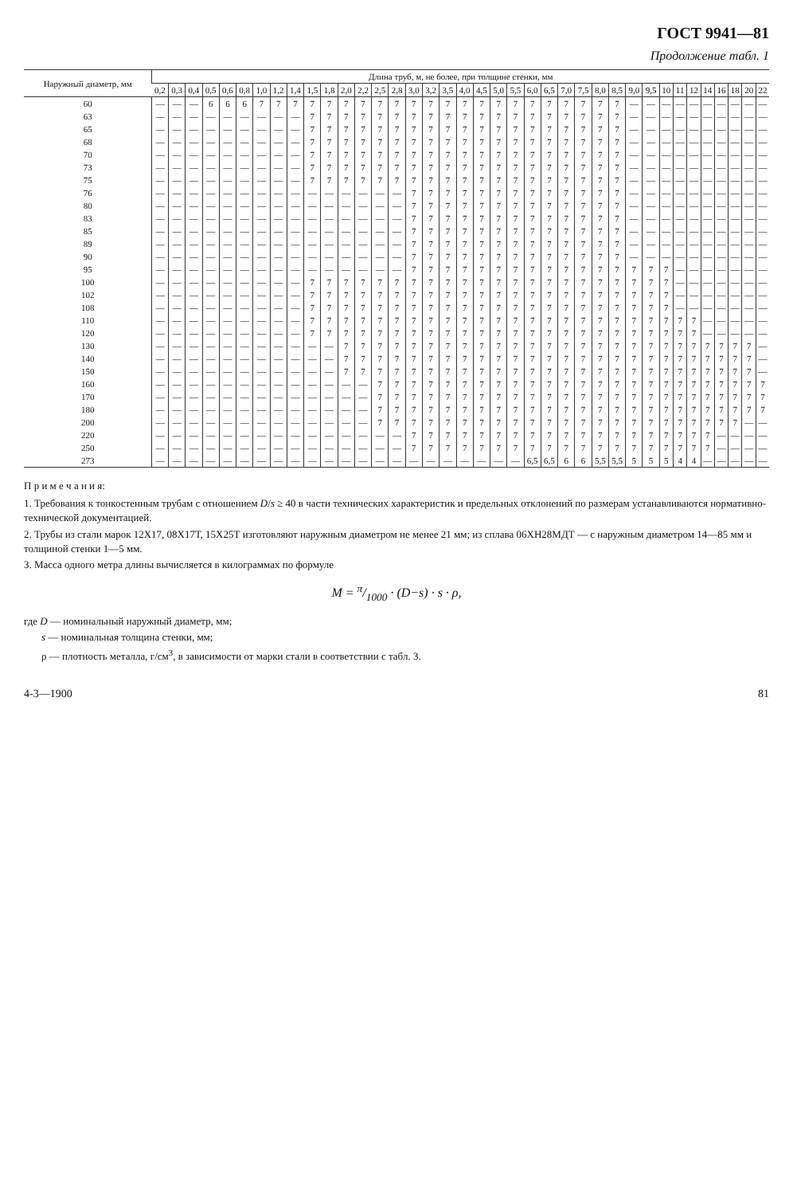ГОСТ 9941—81
Продолжение табл. 1
| Наружный диаметр, мм | Длина труб, м, не более, при толщине стенки, мм | | | | | | | | | | | | | | | | | | | | | | | | | | | | | | | | | | | | | |
| --- | --- | --- | --- | --- | --- | --- | --- | --- | --- | --- | --- | --- | --- | --- | --- | --- | --- | --- | --- | --- | --- | --- | --- | --- | --- | --- | --- | --- | --- | --- | --- | --- | --- | --- | --- | --- | --- | --- |
| | 0,2 | 0,3 | 0,4 | 0,5 | 0,6 | 0,8 | 1,0 | 1,2 | 1,4 | 1,5 | 1,8 | 2,0 | 2,2 | 2,5 | 2,8 | 3,0 | 3,2 | 3,5 | 4,0 | 4,5 | 5,0 | 5,5 | 6,0 | 6,5 | 7,0 | 7,5 | 8,0 | 8,5 | 9,0 | 9,5 | 10 | 11 | 12 | 14 | 16 | 18 | 20 | 22 |
| 60 | — | — | — | 6 | 6 | 6 | 7 | 7 | 7 | 7 | 7 | 7 | 7 | 7 | 7 | 7 | 7 | 7 | 7 | 7 | 7 | 7 | 7 | 7 | 7 | 7 | 7 | 7 | — | — | — | — | — | — | — | — | — | — |
| 63 | — | — | — | — | — | — | — | — | — | 7 | 7 | 7 | 7 | 7 | 7 | 7 | 7 | 7 | 7 | 7 | 7 | 7 | 7 | 7 | 7 | 7 | 7 | 7 | — | — | — | — | — | — | — | — | — | — |
| 65 | — | — | — | — | — | — | — | — | — | 7 | 7 | 7 | 7 | 7 | 7 | 7 | 7 | 7 | 7 | 7 | 7 | 7 | 7 | 7 | 7 | 7 | 7 | 7 | — | — | — | — | — | — | — | — | — | — |
| 68 | — | — | — | — | — | — | — | — | — | 7 | 7 | 7 | 7 | 7 | 7 | 7 | 7 | 7 | 7 | 7 | 7 | 7 | 7 | 7 | 7 | 7 | 7 | 7 | — | — | — | — | — | — | — | — | — | — |
| 70 | — | — | — | — | — | — | — | — | — | 7 | 7 | 7 | 7 | 7 | 7 | 7 | 7 | 7 | 7 | 7 | 7 | 7 | 7 | 7 | 7 | 7 | 7 | 7 | — | — | — | — | — | — | — | — | — | — |
| 73 | — | — | — | — | — | — | — | — | — | 7 | 7 | 7 | 7 | 7 | 7 | 7 | 7 | 7 | 7 | 7 | 7 | 7 | 7 | 7 | 7 | 7 | 7 | 7 | — | — | — | — | — | — | — | — | — | — |
| 75 | — | — | — | — | — | — | — | — | — | 7 | 7 | 7 | 7 | 7 | 7 | 7 | 7 | 7 | 7 | 7 | 7 | 7 | 7 | 7 | 7 | 7 | 7 | 7 | — | — | — | — | — | — | — | — | — | — |
| 76 | — | — | — | — | — | — | — | — | — | — | — | — | — | — | — | 7 | 7 | 7 | 7 | 7 | 7 | 7 | 7 | 7 | 7 | 7 | 7 | 7 | — | — | — | — | — | — | — | — | — | — |
| 80 | — | — | — | — | — | — | — | — | — | — | — | — | — | — | — | 7 | 7 | 7 | 7 | 7 | 7 | 7 | 7 | 7 | 7 | 7 | 7 | 7 | — | — | — | — | — | — | — | — | — | — |
| 83 | — | — | — | — | — | — | — | — | — | — | — | — | — | — | — | 7 | 7 | 7 | 7 | 7 | 7 | 7 | 7 | 7 | 7 | 7 | 7 | 7 | — | — | — | — | — | — | — | — | — | — |
| 85 | — | — | — | — | — | — | — | — | — | — | — | — | — | — | — | 7 | 7 | 7 | 7 | 7 | 7 | 7 | 7 | 7 | 7 | 7 | 7 | 7 | — | — | — | — | — | — | — | — | — | — |
| 89 | — | — | — | — | — | — | — | — | — | — | — | — | — | — | — | 7 | 7 | 7 | 7 | 7 | 7 | 7 | 7 | 7 | 7 | 7 | 7 | 7 | — | — | — | — | — | — | — | — | — | — |
| 90 | — | — | — | — | — | — | — | — | — | — | — | — | — | — | — | 7 | 7 | 7 | 7 | 7 | 7 | 7 | 7 | 7 | 7 | 7 | 7 | 7 | — | — | — | — | — | — | — | — | — | — |
| 95 | — | — | — | — | — | — | — | — | — | — | — | — | — | — | — | 7 | 7 | 7 | 7 | 7 | 7 | 7 | 7 | 7 | 7 | 7 | 7 | 7 | 7 | 7 | 7 | — | — | — | — | — | — | — |
| 100 | — | — | — | — | — | — | — | — | — | 7 | 7 | 7 | 7 | 7 | 7 | 7 | 7 | 7 | 7 | 7 | 7 | 7 | 7 | 7 | 7 | 7 | 7 | 7 | 7 | 7 | 7 | — | — | — | — | — | — | — |
| 102 | — | — | — | — | — | — | — | — | — | 7 | 7 | 7 | 7 | 7 | 7 | 7 | 7 | 7 | 7 | 7 | 7 | 7 | 7 | 7 | 7 | 7 | 7 | 7 | 7 | 7 | 7 | — | — | — | — | — | — | — |
| 108 | — | — | — | — | — | — | — | — | — | 7 | 7 | 7 | 7 | 7 | 7 | 7 | 7 | 7 | 7 | 7 | 7 | 7 | 7 | 7 | 7 | 7 | 7 | 7 | 7 | 7 | 7 | — | — | — | — | — | — | — |
| 110 | — | — | — | — | — | — | — | — | — | 7 | 7 | 7 | 7 | 7 | 7 | 7 | 7 | 7 | 7 | 7 | 7 | 7 | 7 | 7 | 7 | 7 | 7 | 7 | 7 | 7 | 7 | 7 | 7 | — | — | — | — | — |
| 120 | — | — | — | — | — | — | — | — | — | 7 | 7 | 7 | 7 | 7 | 7 | 7 | 7 | 7 | 7 | 7 | 7 | 7 | 7 | 7 | 7 | 7 | 7 | 7 | 7 | 7 | 7 | 7 | 7 | — | — | — | — | — |
| 130 | — | — | — | — | — | — | — | — | — | — | — | 7 | 7 | 7 | 7 | 7 | 7 | 7 | 7 | 7 | 7 | 7 | 7 | 7 | 7 | 7 | 7 | 7 | 7 | 7 | 7 | 7 | 7 | 7 | 7 | 7 | 7 | — |
| 140 | — | — | — | — | — | — | — | — | — | — | — | 7 | 7 | 7 | 7 | 7 | 7 | 7 | 7 | 7 | 7 | 7 | 7 | 7 | 7 | 7 | 7 | 7 | 7 | 7 | 7 | 7 | 7 | 7 | 7 | 7 | 7 | — |
| 150 | — | — | — | — | — | — | — | — | — | — | — | 7 | 7 | 7 | 7 | 7 | 7 | 7 | 7 | 7 | 7 | 7 | 7 | 7 | 7 | 7 | 7 | 7 | 7 | 7 | 7 | 7 | 7 | 7 | 7 | 7 | 7 | — |
| 160 | — | — | — | — | — | — | — | — | — | — | — | — | — | 7 | 7 | 7 | 7 | 7 | 7 | 7 | 7 | 7 | 7 | 7 | 7 | 7 | 7 | 7 | 7 | 7 | 7 | 7 | 7 | 7 | 7 | 7 | 7 | 7 |
| 170 | — | — | — | — | — | — | — | — | — | — | — | — | — | 7 | 7 | 7 | 7 | 7 | 7 | 7 | 7 | 7 | 7 | 7 | 7 | 7 | 7 | 7 | 7 | 7 | 7 | 7 | 7 | 7 | 7 | 7 | 7 | 7 |
| 180 | — | — | — | — | — | — | — | — | — | — | — | — | — | 7 | 7 | 7 | 7 | 7 | 7 | 7 | 7 | 7 | 7 | 7 | 7 | 7 | 7 | 7 | 7 | 7 | 7 | 7 | 7 | 7 | 7 | 7 | 7 | 7 |
| 200 | — | — | — | — | — | — | — | — | — | — | — | — | — | 7 | 7 | 7 | 7 | 7 | 7 | 7 | 7 | 7 | 7 | 7 | 7 | 7 | 7 | 7 | 7 | 7 | 7 | 7 | 7 | 7 | 7 | 7 | — | — |
| 220 | — | — | — | — | — | — | — | — | — | — | — | — | — | — | — | 7 | 7 | 7 | 7 | 7 | 7 | 7 | 7 | 7 | 7 | 7 | 7 | 7 | 7 | 7 | 7 | 7 | 7 | 7 | — | — | — | — |
| 250 | — | — | — | — | — | — | — | — | — | — | — | — | — | — | — | 7 | 7 | 7 | 7 | 7 | 7 | 7 | 7 | 7 | 7 | 7 | 7 | 7 | 7 | 7 | 7 | 7 | 7 | 7 | — | — | — | — |
| 273 | — | — | — | — | — | — | — | — | — | — | — | — | — | — | — | — | — | — | — | — | — | — | 6,5 | 6,5 | 6 | 6 | 5,5 | 5,5 | 5 | 5 | 5 | 4 | 4 | — | — | — | — | — |
П р и м е ч а н и я:
1. Требования к тонкостенным трубам с отношением D/s ≥ 40 в части технических характеристик и предельных отклонений по размерам устанавливаются нормативно-технической документацией.
2. Трубы из стали марок 12Х17, 08Х17Т, 15Х25Т изготовляют наружным диаметром не менее 21 мм; из сплава 06ХН28МДТ — с наружным диаметром 14—85 мм и толщиной стенки 1—5 мм.
3. Масса одного метра длины вычисляется в килограммах по формуле
M = π/1000 · (D−s) · s · ρ,
где D — номинальный наружный диаметр, мм;
s — номинальная толщина стенки, мм;
ρ — плотность металла, г/см<sup>3</sup>, в зависимости от марки стали в соответствии с табл. 3.
4-3—1900 81